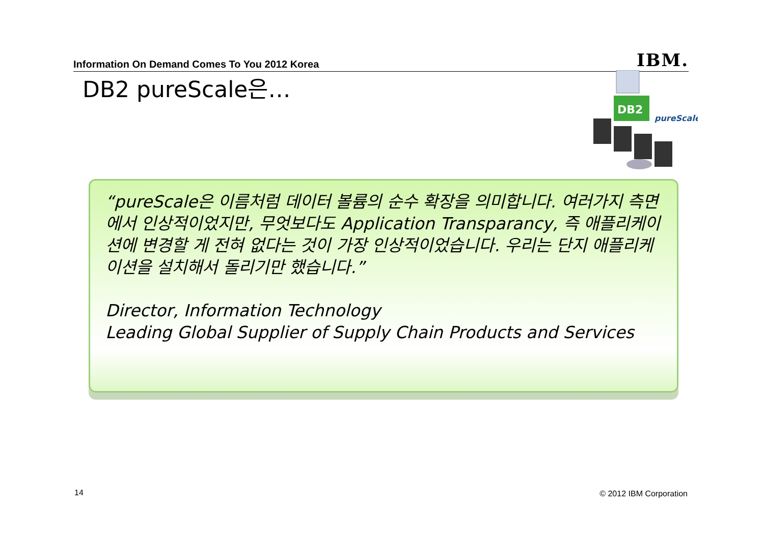Information On Demand Comes To You 2012 Korea IBM.
DB2 pureScale은…
DB2
pureScale
“pureScale은 이름처럼 데이터 볼륨의 순수 확장을 의미합니다. 여러가지 측면에서 인상적이었지만, 무엇보다도 Application Transparancy, 즉 애플리케이션에 변경할 게 전혀 없다는 것이 가장 인상적이었습니다. 우리는 단지 애플리케이션을 설치해서 돌리기만 했습니다.”
Director, Information Technology
Leading Global Supplier of Supply Chain Products and Services
14 © 2012 IBM Corporation